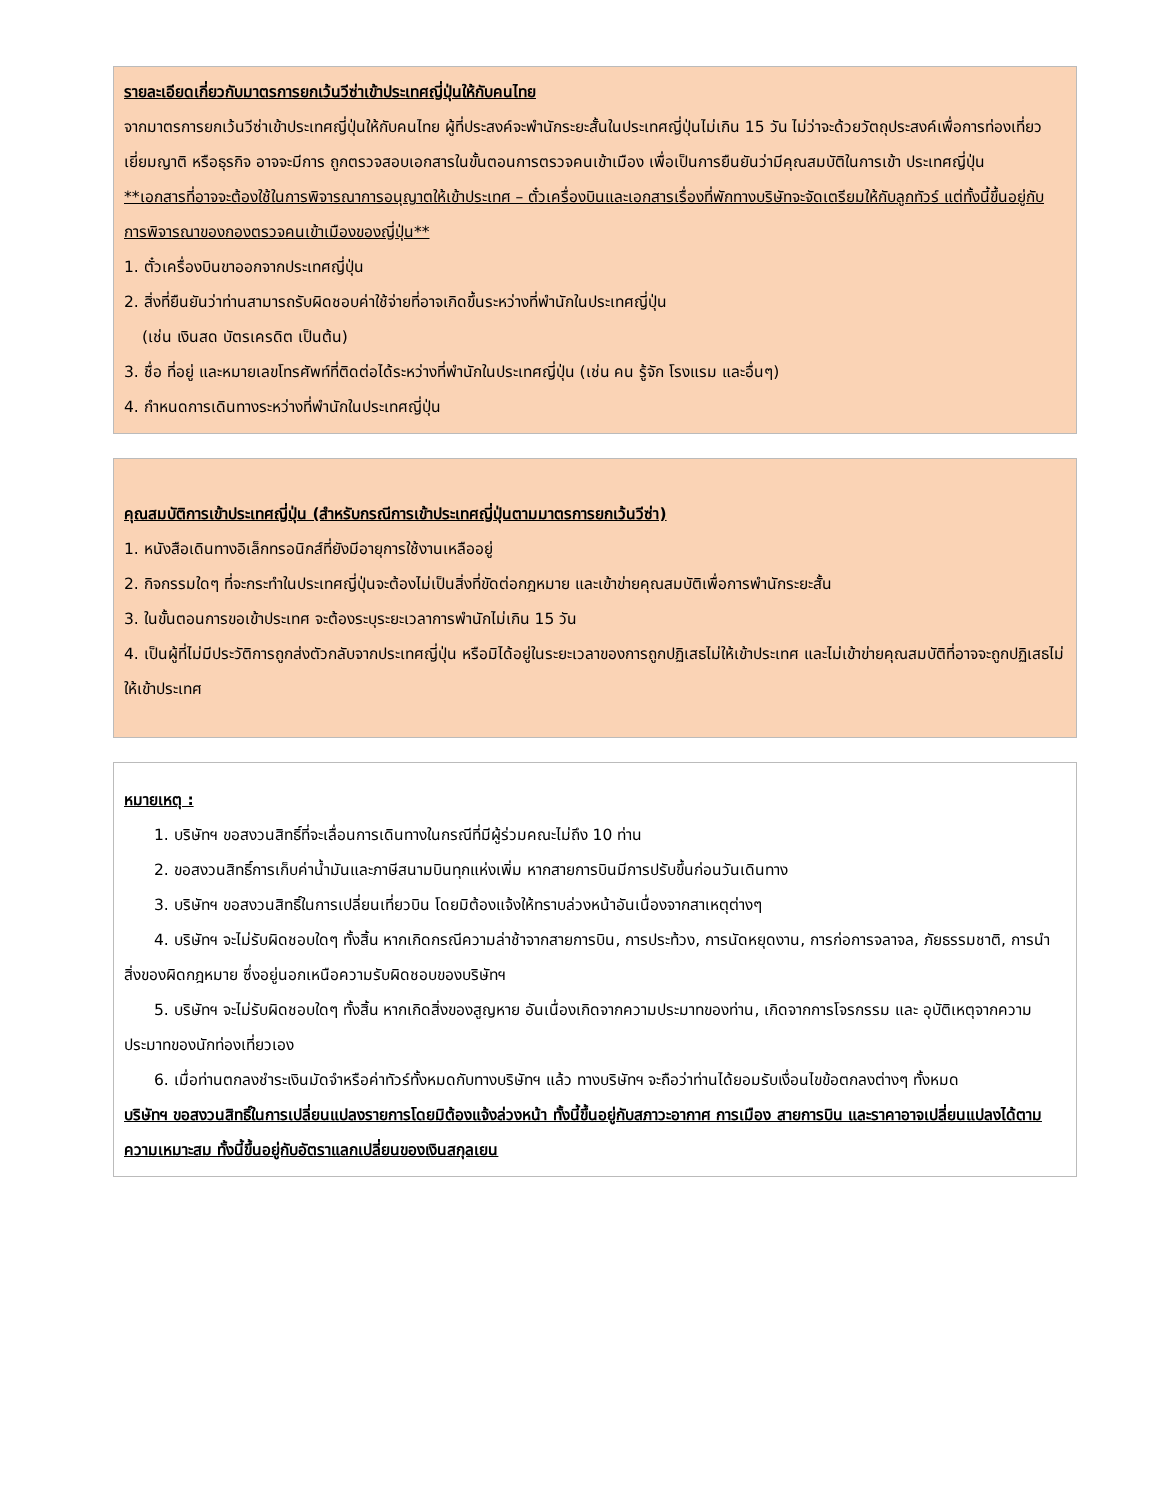รายละเอียดเกี่ยวกับมาตรการยกเว้นวีซ่าเข้าประเทศญี่ปุ่นให้กับคนไทย
จากมาตรการยกเว้นวีซ่าเข้าประเทศญี่ปุ่นให้กับคนไทย ผู้ที่ประสงค์จะพำนักระยะสั้นในประเทศญี่ปุ่นไม่เกิน 15 วัน ไม่ว่าจะด้วยวัตถุประสงค์เพื่อการท่องเที่ยว เยี่ยมญาติ หรือธุรกิจ อาจจะมีการ ถูกตรวจสอบเอกสารในขั้นตอนการตรวจคนเข้าเมือง เพื่อเป็นการยืนยันว่ามีคุณสมบัติในการเข้า ประเทศญี่ปุ่น
**เอกสารที่อาจจะต้องใช้ในการพิจารณาการอนุญาตให้เข้าประเทศ – ตั๋วเครื่องบินและเอกสารเรื่องที่พักทางบริษัทจะจัดเตรียมให้กับลูกทัวร์ แต่ทั้งนี้ขึ้นอยู่กับการพิจารณาของกองตรวจคนเข้าเมืองของญี่ปุ่น**
1. ตั๋วเครื่องบินขาออกจากประเทศญี่ปุ่น
2. สิ่งที่ยืนยันว่าท่านสามารถรับผิดชอบค่าใช้จ่ายที่อาจเกิดขึ้นระหว่างที่พำนักในประเทศญี่ปุ่น
(เช่น เงินสด บัตรเครดิต เป็นต้น)
3. ชื่อ ที่อยู่ และหมายเลขโทรศัพท์ที่ติดต่อได้ระหว่างที่พำนักในประเทศญี่ปุ่น (เช่น คน รู้จัก โรงแรม และอื่นๆ)
4. กำหนดการเดินทางระหว่างที่พำนักในประเทศญี่ปุ่น
คุณสมบัติการเข้าประเทศญี่ปุ่น (สำหรับกรณีการเข้าประเทศญี่ปุ่นตามมาตรการยกเว้นวีซ่า)
1. หนังสือเดินทางอิเล็กทรอนิกส์ที่ยังมีอายุการใช้งานเหลืออยู่
2. กิจกรรมใดๆ ที่จะกระทำในประเทศญี่ปุ่นจะต้องไม่เป็นสิ่งที่ขัดต่อกฎหมาย และเข้าข่ายคุณสมบัติเพื่อการพำนักระยะสั้น
3. ในขั้นตอนการขอเข้าประเทศ จะต้องระบุระยะเวลาการพำนักไม่เกิน 15 วัน
4. เป็นผู้ที่ไม่มีประวัติการถูกส่งตัวกลับจากประเทศญี่ปุ่น หรือมิได้อยู่ในระยะเวลาของการถูกปฏิเสธไม่ให้เข้าประเทศ และไม่เข้าข่ายคุณสมบัติที่อาจจะถูกปฏิเสธไม่ให้เข้าประเทศ
หมายเหตุ :
1. บริษัทฯ ขอสงวนสิทธิ์ที่จะเลื่อนการเดินทางในกรณีที่มีผู้ร่วมคณะไม่ถึง 10 ท่าน
2. ขอสงวนสิทธิ์การเก็บค่าน้ำมันและภาษีสนามบินทุกแห่งเพิ่ม หากสายการบินมีการปรับขึ้นก่อนวันเดินทาง
3. บริษัทฯ ขอสงวนสิทธิ์ในการเปลี่ยนเที่ยวบิน โดยมิต้องแจ้งให้ทราบล่วงหน้าอันเนื่องจากสาเหตุต่างๆ
4. บริษัทฯ จะไม่รับผิดชอบใดๆ ทั้งสิ้น หากเกิดกรณีความล่าช้าจากสายการบิน, การประท้วง, การนัดหยุดงาน, การก่อการจลาจล, ภัยธรรมชาติ, การนำสิ่งของผิดกฎหมาย ซึ่งอยู่นอกเหนือความรับผิดชอบของบริษัทฯ
5. บริษัทฯ จะไม่รับผิดชอบใดๆ ทั้งสิ้น หากเกิดสิ่งของสูญหาย อันเนื่องเกิดจากความประมาทของท่าน, เกิดจากการโจรกรรม และ อุบัติเหตุจากความประมาทของนักท่องเที่ยวเอง
6. เมื่อท่านตกลงชำระเงินมัดจำหรือค่าทัวร์ทั้งหมดกับทางบริษัทฯ แล้ว ทางบริษัทฯ จะถือว่าท่านได้ยอมรับเงื่อนไขข้อตกลงต่างๆ ทั้งหมด
บริษัทฯ ขอสงวนสิทธิ์ในการเปลี่ยนแปลงรายการโดยมิต้องแจ้งล่วงหน้า ทั้งนี้ขึ้นอยู่กับสภาวะอากาศ การเมือง สายการบิน และราคาอาจเปลี่ยนแปลงได้ตามความเหมาะสม ทั้งนี้ขึ้นอยู่กับอัตราแลกเปลี่ยนของเงินสกุลเยน